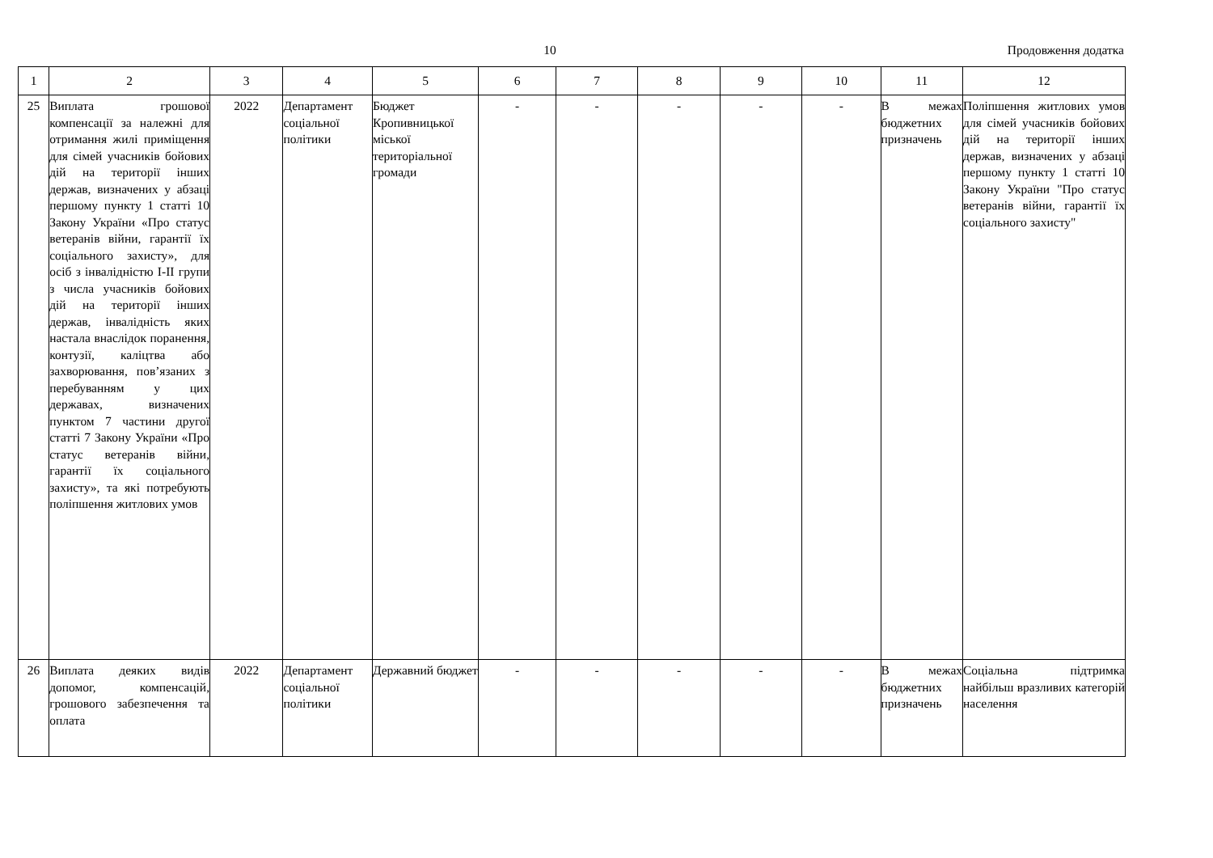10 Продовження додатка
| 1 | 2 | 3 | 4 | 5 | 6 | 7 | 8 | 9 | 10 | 11 | 12 |
| 25 | Виплата грошової компенсації за належні для отримання жилі приміщення для сімей учасників бойових дій на території інших держав, визначених у абзаці першому пункту 1 статті 10 Закону України «Про статус ветеранів війни, гарантії їх соціального захисту», для осіб з інвалідністю I-II групи з числа учасників бойових дій на території інших держав, інвалідність яких настала внаслідок поранення, контузії, каліцтва або захворювання, пов’язаних з перебуванням у цих державах, визначених пунктом 7 частини другої статті 7 Закону України «Про статус ветеранів війни, гарантії їх соціального захисту», та які потребують поліпшення житлових умов | 2022 | Департамент соціальної політики | Бюджет Кропивницької міської територіальної громади | - | - | - | - | - | В межах бюджетних призначень | Поліпшення житлових умов для сімей учасників бойових дій на території інших держав, визначених у абзаці першому пункту 1 статті 10 Закону України "Про статус ветеранів війни, гарантії їх соціального захисту" |
| 26 | Виплата деяких видів допомог, компенсацій, грошового забезпечення та оплата | 2022 | Департамент соціальної політики | Державний бюджет | - | - | - | - | - | В межах бюджетних призначень | Соціальна підтримка найбільш вразливих категорій населення |